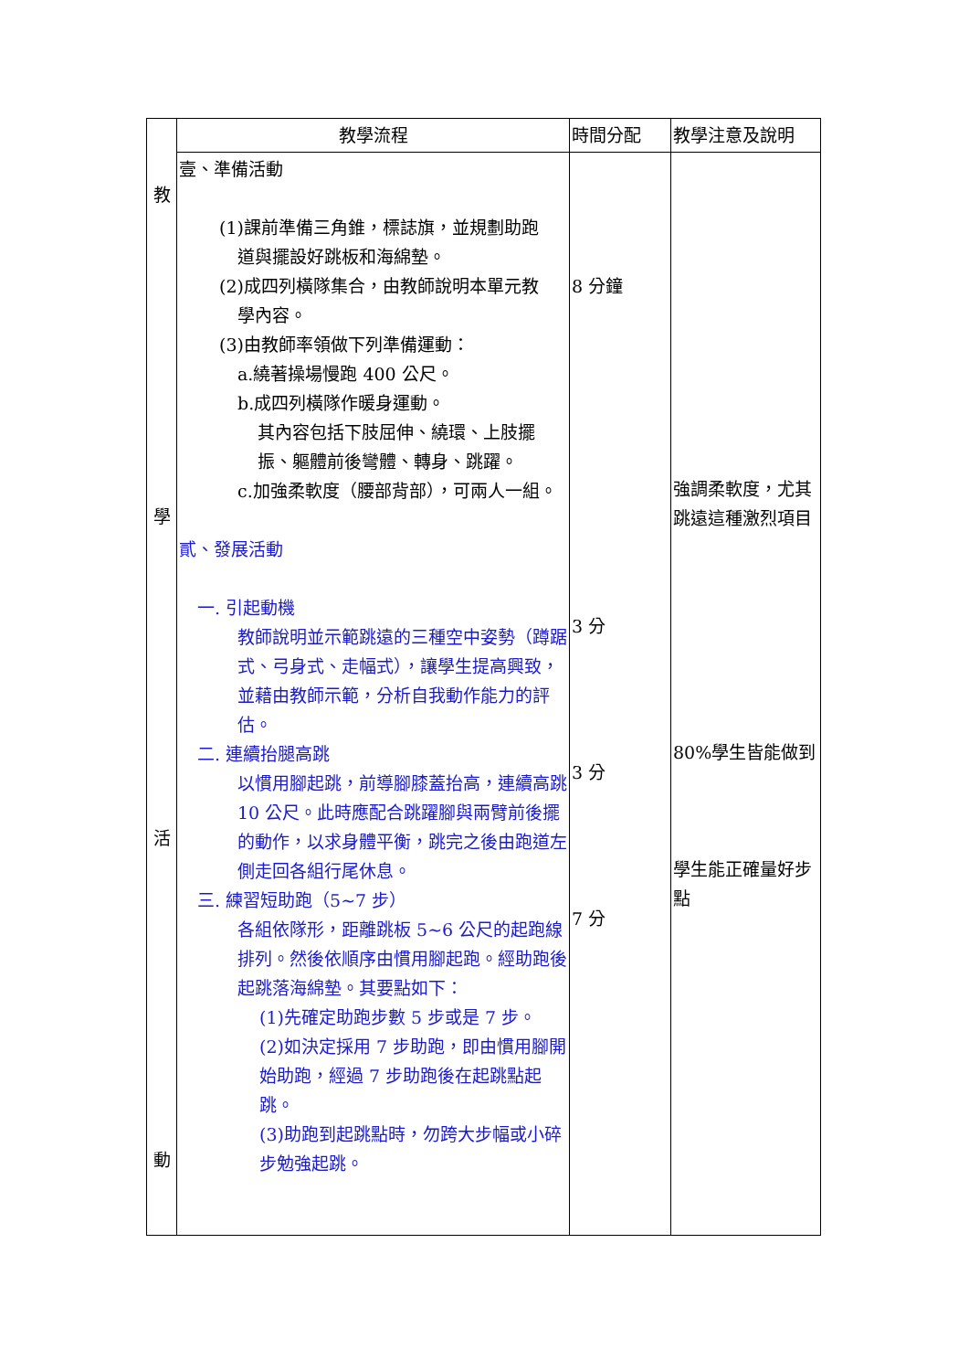| 教 學 活 動 | 教學流程 | 時間分配 | 教學注意及說明 |
| | 壹、準備活動 (1)課前準備三角錐，標誌旗，並規劃助跑 道與擺設好跳板和海綿墊。 (2)成四列橫隊集合，由教師說明本單元教 學內容。 (3)由教師率領做下列準備運動： a.繞著操場慢跑 400 公尺。 b.成四列橫隊作暖身運動。 其內容包括下肢屈伸、繞環、上肢擺振、軀體前後彎體、轉身、跳躍。 c.加強柔軟度（腰部背部），可兩人一組。 貳、發展活動 一. 引起動機 教師說明並示範跳遠的三種空中姿勢（蹲踞式、弓身式、走幅式），讓學生提高興致，並藉由教師示範，分析自我動作能力的評估。 二. 連續抬腿高跳 以慣用腳起跳，前導腳膝蓋抬高，連續高跳 10 公尺。此時應配合跳躍腳與兩臂前後擺的動作，以求身體平衡，跳完之後由跑道左側走回各組行尾休息。 三. 練習短助跑（5~7 步） 各組依隊形，距離跳板 5~6 公尺的起跑線排列。然後依順序由慣用腳起跑。經助跑後起跳落海綿墊。其要點如下： (1)先確定助跑步數 5 步或是 7 步。 (2)如決定採用 7 步助跑，即由慣用腳開始助跑，經過 7 步助跑後在起跳點起跳。 (3)助跑到起跳點時，勿跨大步幅或小碎步勉強起跳。 | 8 分鐘 3 分 3 分 7 分 | 強調柔軟度，尤其跳遠這種激烈項目 80%學生皆能做到 學生能正確量好步點 |